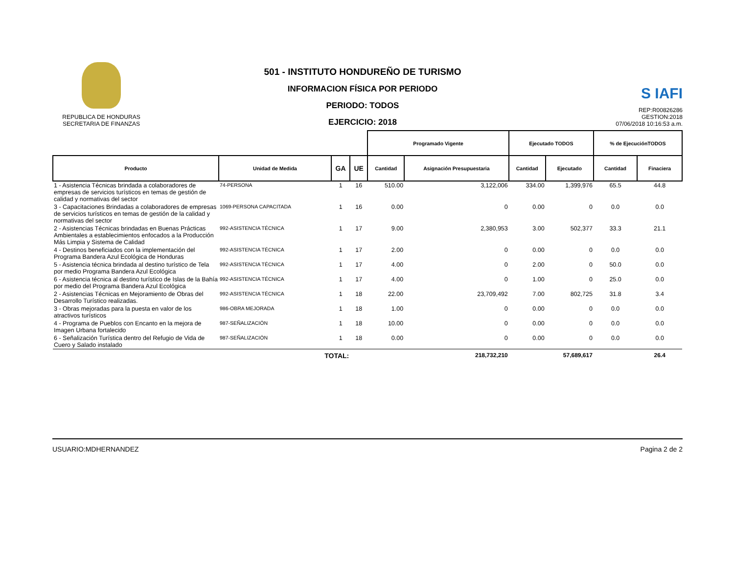REPUBLICA DE HONDURAS
SECRETARIA DE FINANZAS
501 - INSTITUTO HONDUREÑO DE TURISMO
INFORMACION FÍSICA POR PERIODO
PERIODO: TODOS
EJERCICIO: 2018
S IAFI
REP:R00826286
GESTION:2018
07/06/2018 10:16:53 a.m.
| | | | | Programado Vigente | | Ejecutado TODOS | | % de EjecuciónTODOS | |
| --- | --- | --- | --- | --- | --- | --- | --- | --- | --- |
| Producto | Unidad de Medida | GA | UE | Cantidad | Asignación Presupuestaria | Cantidad | Ejecutado | Cantidad | Finaciera |
| 1 - Asistencia Técnicas brindada a colaboradores de empresas de servicios turísticos en temas de gestión de calidad y normativas del sector | 74-PERSONA | 1 | 16 | 510.00 | 3,122,006 | 334.00 | 1,399,976 | 65.5 | 44.8 |
| 3 - Capacitaciones Brindadas a colaboradores de empresas de servicios turísticos en temas de gestión de la calidad y normativas del sector | 1069-PERSONA CAPACITADA | 1 | 16 | 0.00 | 0 | 0.00 | 0 | 0.0 | 0.0 |
| 2 - Asistencias Técnicas brindadas en Buenas Prácticas Ambientales a establecimientos enfocados a la Producción Más Limpia y Sistema de Calidad | 992-ASISTENCIA TÉCNICA | 1 | 17 | 9.00 | 2,380,953 | 3.00 | 502,377 | 33.3 | 21.1 |
| 4 - Destinos beneficiados con la implementación del Programa Bandera Azul Ecológica de Honduras | 992-ASISTENCIA TÉCNICA | 1 | 17 | 2.00 | 0 | 0.00 | 0 | 0.0 | 0.0 |
| 5 - Asistencia técnica brindada al destino turístico de Tela por medio Programa Bandera Azul Ecológica | 992-ASISTENCIA TÉCNICA | 1 | 17 | 4.00 | 0 | 2.00 | 0 | 50.0 | 0.0 |
| 6 - Asistencia técnica al destino turístico de Islas de la Bahía por medio del Programa Bandera Azul Ecológica | 992-ASISTENCIA TÉCNICA | 1 | 17 | 4.00 | 0 | 1.00 | 0 | 25.0 | 0.0 |
| 2 - Asistencias Técnicas en Mejoramiento de Obras del Desarrollo Turístico realizadas. | 992-ASISTENCIA TÉCNICA | 1 | 18 | 22.00 | 23,709,492 | 7.00 | 802,725 | 31.8 | 3.4 |
| 3 - Obras mejoradas para la puesta en valor de los atractivos turísticos | 986-OBRA MEJORADA | 1 | 18 | 1.00 | 0 | 0.00 | 0 | 0.0 | 0.0 |
| 4 - Programa de Pueblos con Encanto en la mejora de Imagen Urbana fortalecido | 987-SEÑALIZACIÓN | 1 | 18 | 10.00 | 0 | 0.00 | 0 | 0.0 | 0.0 |
| 6 - Señalización Turística dentro del Refugio de Vida de Cuero y Salado instalado | 987-SEÑALIZACIÓN | 1 | 18 | 0.00 | 0 | 0.00 | 0 | 0.0 | 0.0 |
| | TOTAL: | | | | 218,732,210 | | 57,689,617 | | 26.4 |
USUARIO:MDHERNANDEZ Pagina 2 de 2